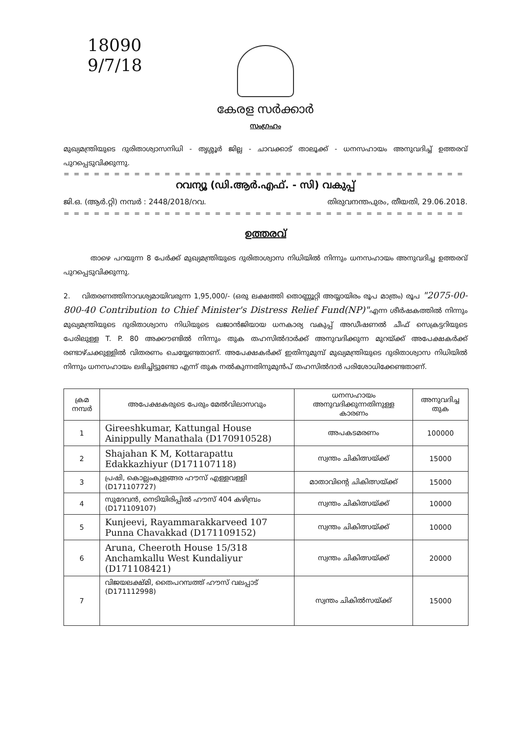18090
9/7/18
കേരള സർക്കാർ
സംഗ്രഹം
മുഖ്യമന്ത്രിയുടെ ദുരിതാശ്വാസനിധി - തൃശ്ശൂർ ജില്ല - ചാവക്കാട് താലൂക്ക് - ധനസഹായം അനുവദിച്ച് ഉത്തരവ് പുറപ്പെടുവിക്കുന്നു.
= = = = = = = = = = = = = = = = = = = = = = = = = = = = = = = = = = = = = = = = = = =
റവന്യൂ (ഡി.ആർ.എഫ്. - സി) വകുപ്പ്
ജി.ഒ. (ആർ.റ്റി) നമ്പർ : 2448/2018/റവ. തിരുവനന്തപുരം, തീയതി, 29.06.2018.
= = = = = = = = = = = = = = = = = = = = = = = = = = = = = = = = = = = = = = = = = = =
ഉത്തരവ്
താഴെ പറയുന്ന 8 പേർക്ക് മുഖ്യമന്ത്രിയുടെ ദുരിതാശ്വാസ നിധിയിൽ നിന്നും ധനസഹായം അനുവദിച്ച ഉത്തരവ് പുറപ്പെടുവിക്കുന്നു.
2. വിതരണത്തിനാവശ്യമായിവരുന്ന 1,95,000/- (ഒരു ലക്ഷത്തി തൊണ്ണൂറ്റി അയ്യായിരം രൂപ മാത്രം) രൂപ "2075-00-800-40 Contribution to Chief Minister's Distress Relief Fund(NP)"എന്ന ശീർഷകത്തിൽ നിന്നും മുഖ്യമന്ത്രിയുടെ ദുരിതാശ്വാസ നിധിയുടെ ഖജാൻജിയായ ധനകാര്യ വകുപ്പ് അഡീഷണൽ ചീഫ് സെക്രട്ടറിയുടെ പേരിലുള്ള T. P. 80 അക്കൗണ്ടിൽ നിന്നും തുക തഹസിൽദാർക്ക് അനുവദിക്കുന്ന മുറയ്ക്ക് അപേക്ഷകർക്ക് രണ്ടാഴ്ചക്കുള്ളിൽ വിതരണം ചെയ്യേണ്ടതാണ്. അപേക്ഷകർക്ക് ഇതിനുമുമ്പ് മുഖ്യമന്ത്രിയുടെ ദുരിതാശ്വാസ നിധിയിൽ നിന്നും ധനസഹായം ലഭിച്ചിട്ടുണ്ടോ എന്ന് തുക നൽകുന്നതിനുമുൻപ് തഹസിൽദാർ പരിശോധിക്കേണ്ടതാണ്.
| ക്രമ നമ്പർ | അപേക്ഷകരുടെ പേരും മേൽവിലാസവും | ധനസഹായം അനുവദിക്കുന്നതിനുള്ള കാരണം | അനുവദിച്ച തുക |
| --- | --- | --- | --- |
| 1 | Gireeshkumar, Kattungal House Ainippully Manathala (D170910528) | അപകടമരണം | 100000 |
| 2 | Shajahan K M, Kottarapattu Edakkazhiyur (D171107118) | സ്വന്തം ചികിത്സയ്ക്ക് | 15000 |
| 3 | പ്രഷി, കൊല്ലംകുളങ്ങര ഹൗസ് എള്ളവള്ളി (D171107727) | മാതാവിന്റെ ചികിത്സയ്ക്ക് | 15000 |
| 4 | സുദേവൻ, നെടിയിരിപ്പിൽ ഹൗസ് 404 കഴിമ്പ്രം (D171109107) | സ്വന്തം ചികിത്സയ്ക്ക് | 10000 |
| 5 | Kunjeevi, Rayammarakkarveed 107 Punna Chavakkad (D171109152) | സ്വന്തം ചികിത്സയ്ക്ക് | 10000 |
| 6 | Aruna, Cheeroth House 15/318 Anchamkallu West Kundaliyur (D171108421) | സ്വന്തം ചികിത്സയ്ക്ക് | 20000 |
| 7 | വിജയലക്ഷ്മി, തൈപറമ്പത്ത് ഹൗസ് വലപ്പാട് (D171112998) | സ്വന്തം ചികിൽസയ്ക്ക് | 15000 |